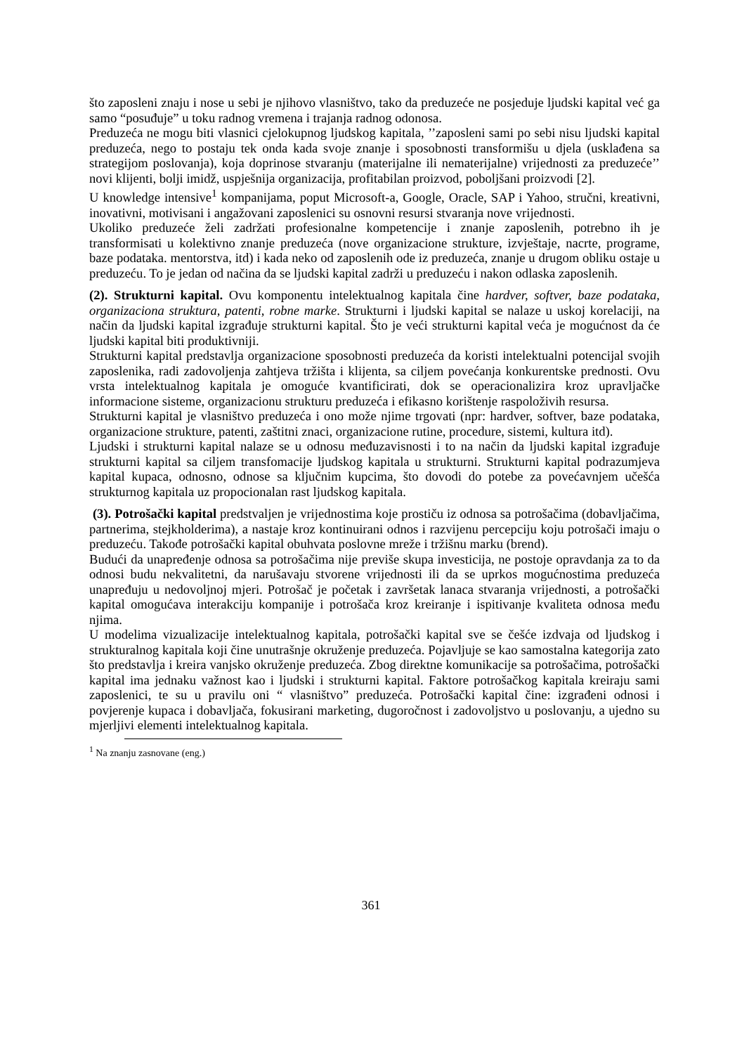što zaposleni znaju i nose u sebi je njihovo vlasništvo, tako da preduzeće ne posjeduje ljudski kapital već ga samo “posuđuje” u toku radnog vremena i trajanja radnog odonosa.
Preduzeća ne mogu biti vlasnici cjelokupnog ljudskog kapitala, ’’zaposleni sami po sebi nisu ljudski kapital preduzeća, nego to postaju tek onda kada svoje znanje i sposobnosti transformišu u djela (usklađena sa strategijom poslovanja), koja doprinose stvaranju (materijalne ili nematerijalne) vrijednosti za preduzeće’’ novi klijenti, bolji imidž, uspješnija organizacija, profitabilan proizvod, poboljšani proizvodi [2].
U knowledge intensive<sup>1</sup> kompanijama, poput Microsoft-a, Google, Oracle, SAP i Yahoo, stručni, kreativni, inovativni, motivisani i angažovani zaposlenici su osnovni resursi stvaranja nove vrijednosti.
Ukoliko preduzeće želi zadržati profesionalne kompetencije i znanje zaposlenih, potrebno ih je transformisati u kolektivno znanje preduzeća (nove organizacione strukture, izvještaje, nacrte, programe, baze podataka. mentorstva, itd) i kada neko od zaposlenih ode iz preduzeća, znanje u drugom obliku ostaje u preduzeću. To je jedan od načina da se ljudski kapital zadrži u preduzeću i nakon odlaska zaposlenih.
(2). Strukturni kapital. Ovu komponentu intelektualnog kapitala čine hardver, softver, baze podataka, organizaciona struktura, patenti, robne marke. Strukturni i ljudski kapital se nalaze u uskoj korelaciji, na način da ljudski kapital izgrađuje strukturni kapital. Što je veći strukturni kapital veća je mogućnost da će ljudski kapital biti produktivniji.
Strukturni kapital predstavlja organizacione sposobnosti preduzeća da koristi intelektualni potencijal svojih zaposlenika, radi zadovoljenja zahtjeva tržišta i klijenta, sa ciljem povećanja konkurentske prednosti. Ovu vrsta intelektualnog kapitala je omoguće kvantificirati, dok se operacionalizira kroz upravljačke informacione sisteme, organizacionu strukturu preduzeća i efikasno korištenje raspoloživih resursa.
Strukturni kapital je vlasništvo preduzeća i ono može njime trgovati (npr: hardver, softver, baze podataka, organizacione strukture, patenti, zaštitni znaci, organizacione rutine, procedure, sistemi, kultura itd).
Ljudski i strukturni kapital nalaze se u odnosu međuzavisnosti i to na način da ljudski kapital izgrađuje strukturni kapital sa ciljem transfomacije ljudskog kapitala u strukturni. Strukturni kapital podrazumjeva kapital kupaca, odnosno, odnose sa ključnim kupcima, što dovodi do potebe za povećavnjem učešća strukturnog kapitala uz propocionalan rast ljudskog kapitala.
(3). Potrošački kapital predstvaljen je vrijednostima koje prostiču iz odnosa sa potrošačima (dobavljačima, partnerima, stejkholderima), a nastaje kroz kontinuirani odnos i razvijenu percepciju koju potrošači imaju o preduzeću. Takođe potrošački kapital obuhvata poslovne mreže i tržišnu marku (brend).
Budući da unapređenje odnosa sa potrošačima nije previše skupa investicija, ne postoje opravdanja za to da odnosi budu nekvalitetni, da narušavaju stvorene vrijednosti ili da se uprkos mogućnostima preduzeća unapređuju u nedovoljnoj mjeri. Potrošač je početak i završetak lanaca stvaranja vrijednosti, a potrošački kapital omogućava interakciju kompanije i potrošača kroz kreiranje i ispitivanje kvaliteta odnosa među njima.
U modelima vizualizacije intelektualnog kapitala, potrošački kapital sve se češće izdvaja od ljudskog i strukturalnog kapitala koji čine unutrašnje okruženje preduzeća. Pojavljuje se kao samostalna kategorija zato što predstavlja i kreira vanjsko okruženje preduzeća. Zbog direktne komunikacije sa potrošačima, potrošački kapital ima jednaku važnost kao i ljudski i strukturni kapital. Faktore potrošačkog kapitala kreiraju sami zaposlenici, te su u pravilu oni “ vlasništvo” preduzeća. Potrošački kapital čine: izgrađeni odnosi i povjerenje kupaca i dobavljača, fokusirani marketing, dugoročnost i zadovoljstvo u poslovanju, a ujedno su mjerljivi elementi intelektualnog kapitala.
<sup>1</sup> Na znanju zasnovane (eng.)
361